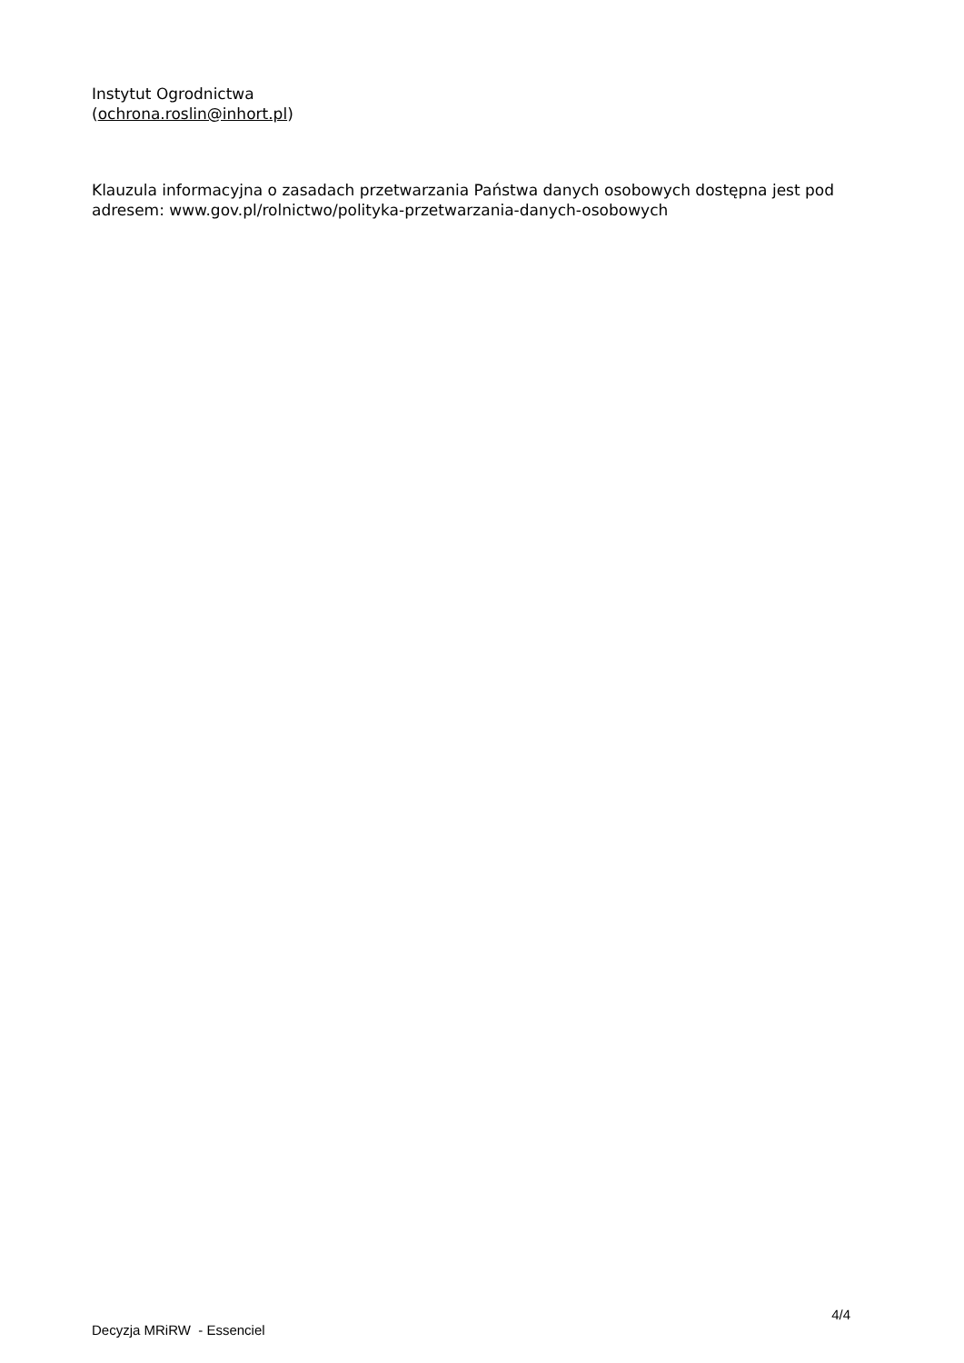Instytut Ogrodnictwa
(ochrona.roslin@inhort.pl)
Klauzula informacyjna o zasadach przetwarzania Państwa danych osobowych dostępna jest pod adresem: www.gov.pl/rolnictwo/polityka-przetwarzania-danych-osobowych
4/4
Decyzja MRiRW - Essenciel